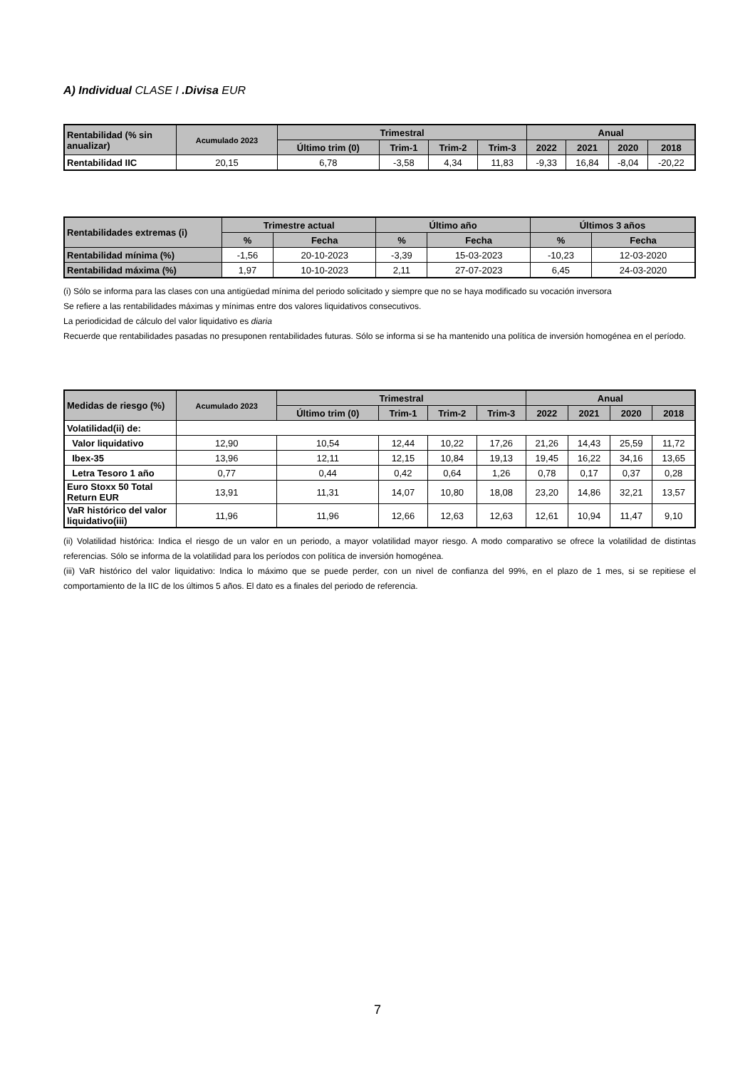A) Individual CLASE I .Divisa EUR
| Rentabilidad (% sin anualizar) | Acumulado 2023 | Trimestral | | | | Anual | | | |
| --- | --- | --- | --- | --- | --- | --- | --- | --- | --- |
| | | Último trim (0) | Trim-1 | Trim-2 | Trim-3 | 2022 | 2021 | 2020 | 2018 |
| Rentabilidad IIC | 20,15 | 6,78 | -3,58 | 4,34 | 11,83 | -9,33 | 16,84 | -8,04 | -20,22 |
| Rentabilidades extremas (i) | Trimestre actual | | Último año | | Últimos 3 años | |
| --- | --- | --- | --- | --- | --- | --- |
| | % | Fecha | % | Fecha | % | Fecha |
| Rentabilidad mínima (%) | -1,56 | 20-10-2023 | -3,39 | 15-03-2023 | -10,23 | 12-03-2020 |
| Rentabilidad máxima (%) | 1,97 | 10-10-2023 | 2,11 | 27-07-2023 | 6,45 | 24-03-2020 |
(i) Sólo se informa para las clases con una antigüedad mínima del periodo solicitado y siempre que no se haya modificado su vocación inversora
Se refiere a las rentabilidades máximas y mínimas entre dos valores liquidativos consecutivos.
La periodicidad de cálculo del valor liquidativo es diaria
Recuerde que rentabilidades pasadas no presuponen rentabilidades futuras. Sólo se informa si se ha mantenido una política de inversión homogénea en el período.
| Medidas de riesgo (%) | Acumulado 2023 | Trimestral | | | | Anual | | | |
| --- | --- | --- | --- | --- | --- | --- | --- | --- | --- |
| | | Último trim (0) | Trim-1 | Trim-2 | Trim-3 | 2022 | 2021 | 2020 | 2018 |
| Volatilidad(ii) de: | | | | | | | | | |
| Valor liquidativo | 12,90 | 10,54 | 12,44 | 10,22 | 17,26 | 21,26 | 14,43 | 25,59 | 11,72 |
| Ibex-35 | 13,96 | 12,11 | 12,15 | 10,84 | 19,13 | 19,45 | 16,22 | 34,16 | 13,65 |
| Letra Tesoro 1 año | 0,77 | 0,44 | 0,42 | 0,64 | 1,26 | 0,78 | 0,17 | 0,37 | 0,28 |
| Euro Stoxx 50 Total Return EUR | 13,91 | 11,31 | 14,07 | 10,80 | 18,08 | 23,20 | 14,86 | 32,21 | 13,57 |
| VaR histórico del valor liquidativo(iii) | 11,96 | 11,96 | 12,66 | 12,63 | 12,63 | 12,61 | 10,94 | 11,47 | 9,10 |
(ii) Volatilidad histórica: Indica el riesgo de un valor en un periodo, a mayor volatilidad mayor riesgo. A modo comparativo se ofrece la volatilidad de distintas referencias. Sólo se informa de la volatilidad para los períodos con política de inversión homogénea.
(iii) VaR histórico del valor liquidativo: Indica lo máximo que se puede perder, con un nivel de confianza del 99%, en el plazo de 1 mes, si se repitiese el comportamiento de la IIC de los últimos 5 años. El dato es a finales del periodo de referencia.
7